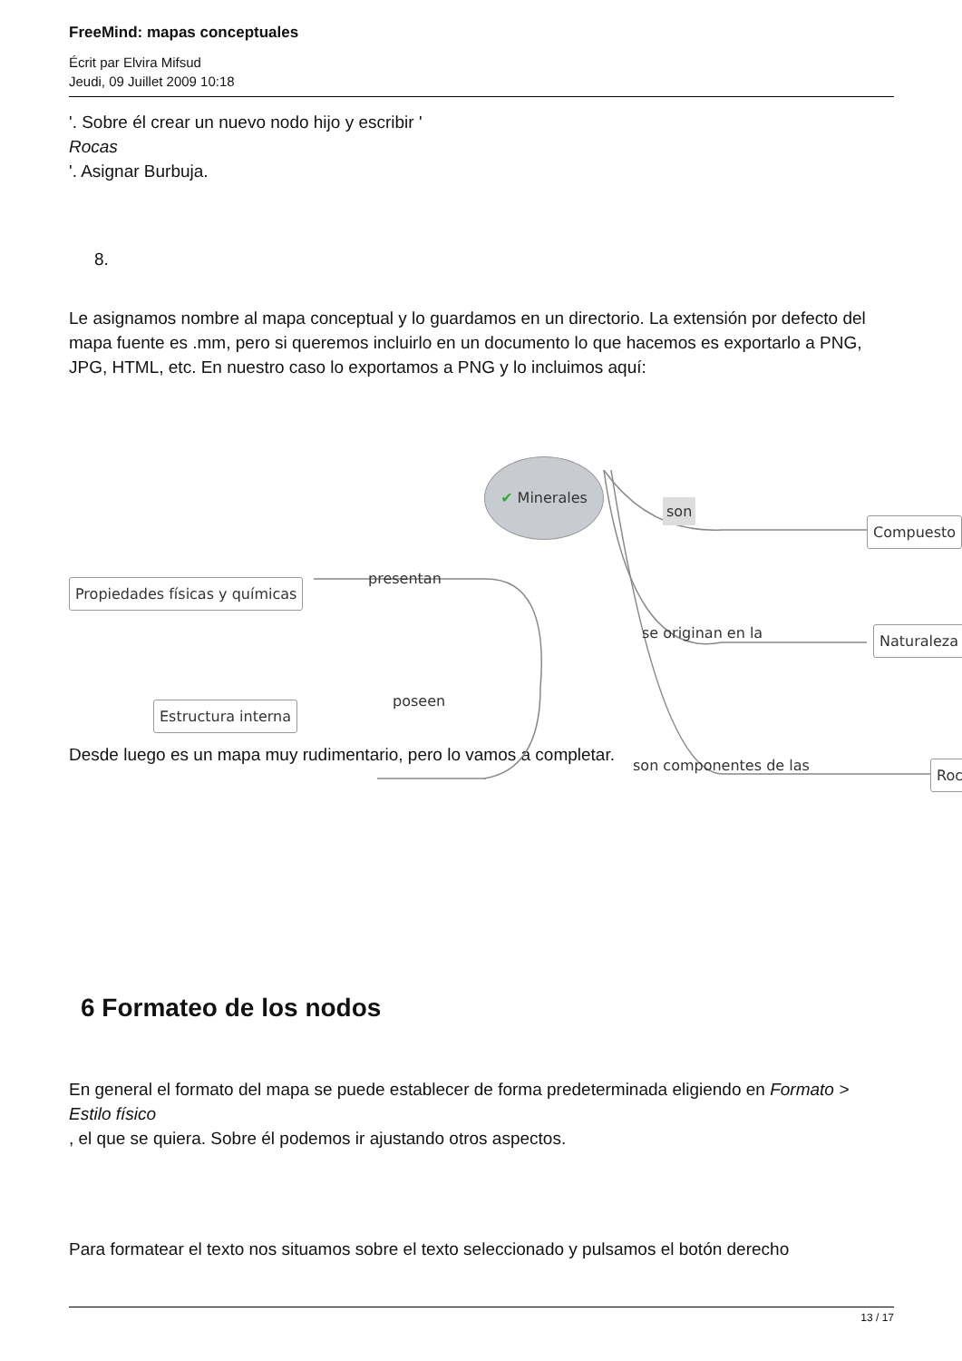FreeMind: mapas conceptuales
Écrit par Elvira Mifsud
Jeudi, 09 Juillet 2009 10:18
'. Sobre él crear un nuevo nodo hijo y escribir '
Rocas
'. Asignar Burbuja.
8.
Le asignamos nombre al mapa conceptual y lo guardamos en un directorio. La extensión por defecto del mapa fuente es .mm, pero si queremos incluirlo en un documento lo que hacemos es exportarlo a PNG, JPG, HTML, etc. En nuestro caso lo exportamos a PNG y lo incluimos aquí:
✔ Minerales
son
Compuesto
presentan
Propiedades físicas y químicas
se originan en la Naturaleza
poseen
Estructura interna
son componentes de las Roc
Desde luego es un mapa muy rudimentario, pero lo vamos a completar.
6 Formateo de los nodos
En general el formato del mapa se puede establecer de forma predeterminada eligiendo en Formato > Estilo físico
, el que se quiera. Sobre él podemos ir ajustando otros aspectos.
Para formatear el texto nos situamos sobre el texto seleccionado y pulsamos el botón derecho
13 / 17